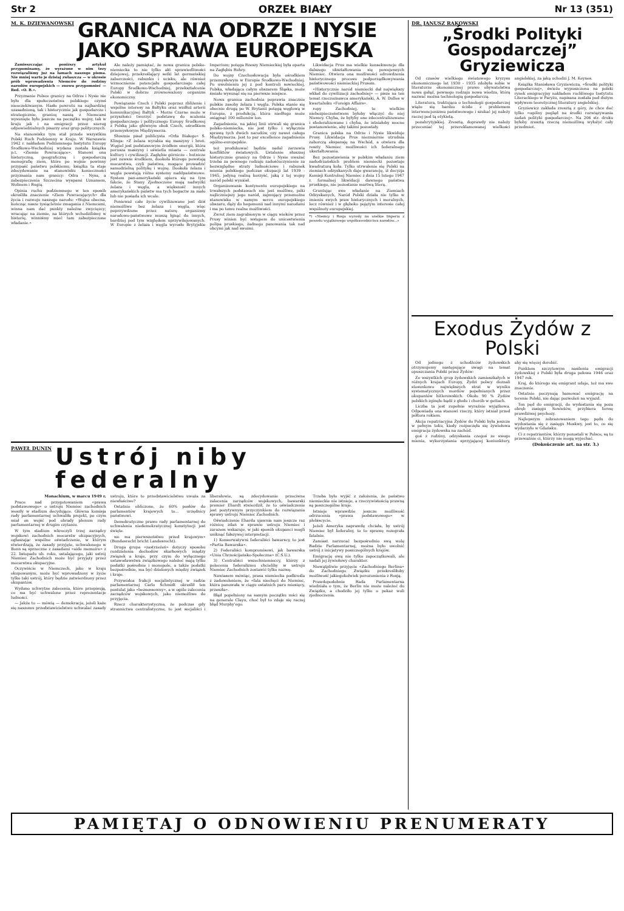Str 2 ORZEŁ BIAŁY Nr 13 (351)
M. K. DZIEWANOWSKI
GRANICA NA ODRZE I NYSIE JAKO SPRAWA EUROPEJSKA
Zamieszczając poniższy artykuł przypominamy, że wyrażone w nim tezy rozwiązaliśmy już na łamach naszego pisma. Nie mniej warto je dzisiaj zwłaszcza — w okresie prób wprowadzenia Niemców do rodziny narodów europejskich — znowu przypomnieć — Red. «O. B.».
Przyznanie Polsce granicy na Odrze i Nysie nie było dla społeczeństwa polskiego czymś nieoczekiwanym. Hasło powrotu na najbardziej uzasadnioną, tak i historycznie jak gospodarczo i strategicznie, granicę naszą z Niemcami wysunięte było jeszcze na początku wojny, tak w kraju jak i na emigracji przez szereg odpowiedzialnych pisarzy oraz grup politycznych.
Na stanowisku tym stał przede wszystkim Polski Ruch Podziemny w Kraju. W Warszawie 1942 r. nakładem Podziemnego Instytutu Europy Środkowo-Wschodniej wydana została książka p.t. «Ziemie Powracające». Stanowi ona historyczną, geograficzną i gospodarczą monografię ziem, które po wojnie powinny przypaść państwu polskiemu; książka ta staje zdecydowanie na stanowisku konieczności przyznania nam granicy: Odra – Nysa, a zabezpieczenia Szczecina wyspami Uznamem, Wolinem i Rugią.
Opinia ruchu podziemnego w ten sposób określiła znaczenie «Ziem Powracających» dla życia i rozwoju naszego narodu: «Wojna obecna, kończąc nasze tysiącletnie zmagania z Niemcami, winna nam dać punkty należne zwycięzcy; wracając na ziemie, na których wchodziliśmy w historię, winniśmy mieć tam zabezpieczone władanie.»
Ale należy pamiętać, że nowa granica polsko-niemiecka to nie tylko akt sprawiedliwości dziejowej, przekreślający setki lat germańskiej zaborczości, rabunku i ucisku, ale również wzmocnienie potencjału gospodarczego całej Europy Środkowo-Wschodniej, przekształcenie Polski w dobrze zrównoważony organizm ekonomiczny.
Powiązanie Czech i Polski poprzez zbliżenie i wspólne interesy na Bałtyku oraz wzdłuż arterii komunikacyjnej Bałtyk – Morze Czarne może w przyszłości tworzyć podstawę do scalenia gospodarczego i politycznego Europy Środkowej z Polską jako głównym obok Czech, ośrodkiem przemysłowym Międzymorza.
Słusznie pisał publicysta «Orła Białego» S. Klinga: «Z żelaza wyrabia się maszyny i broń. Węgiel jest podstawowym źródłem energii, która porusza maszyny i oświetla miasta — centrale kultury i cywilizacji. Zagłębie górnicze – hutnicze jest zawsze środkiem, dookoła którego powstają mocarstwa, czyli państwa, mogące prowadzić samodzielną politykę i wojnę. Dookoła żelaza i węgla powstają różne systemy naddpaństwowe. System pan-amerykański opiera się na tym fakcie, że Stany Zjednoczone mają nadwyżki żelaza i węgla, a większość innych amerykańskich państw ma tych bogactw za mało lub nie posiada ich wcale.
Ponieważ całe życie cywilizowane jest dziś niemożliwe bez żelaza i węgla, więc poprzywdzone przez naturę organizmy narodowo-państwowe muszą łgnąć do innych, bardziej pod tym względem uprzywilejowanych. W Europie z żelaza i węgla wyrosło Brytyjskie Imperium; potęga Rzeszy Niemieckiej była oparta na Zagłębiu Ruhry.
Do wojny Czechosłowacja była ośrodkiem przemysłowym w Europie Środkowo-Wschodniej. Po uwolnieniu jej z pod kontroli sowieckiej, Polska, władająca całym obszarem Śląska, może śmiało wysunąć się na pierwsze miejsce.
Nowa granica zachodnia poprawia znacznie polskie zasoby żelaza i węgla. Polska stanie się obecnie drugą po W. Brytanii potęgą węglową w Europie, z produkcją, która niedługo może osiągnąć 100 milionów ton.
Zagadnienie, na jakiej linii utrwali się granica polsko-niemiecka, nie jest tylko i wyłącznie sprawą tych dwóch narodów, czy nawet całego Międzymorza. Jest to par excellence zagadnienie ogólno-europejskie.
też produkować będzie nadal zarzewia konfliktów światowych. Ustalenie słusznej historycznie granicy na Odrze i Nysie uważać trzeba za pewnego rodzaju zadośćuczynienie za bezwzględne straty ludnościowe i rabunek mienia polskiego podczas okupacji lat 1939 - 1945, jedyną realną korzyść, jaką z tej wojny naród polski wyniósł.
Organizowanie kontynentu europejskiego na trwałszych podstawach nie jest możliwe, póki najliczniejszy jego naród, zajmujący przemożne stanowisko w samym sercu europejskiego obszaru, dąży do hegemonii nad innymi narodami i ma po temu realne możliwości.
Zwrot ziem zagrabionym w ciągu wieków przez Prusy winien być wstępem do unicestwienia polipa pruskiego, żadnego panowania tak nad obcymi jak nad swoimi.
Likwidacja Prus ma wielkie konsekwencje dla dalszego ukształtowania się powojennych Niemiec. Otwiera ona możliwości odrowdzenia historycznego procesu podporządkowywania państwowości niemieckiej Prusom.
«Historycznie naród niemiecki dał największy wkład do cywilizacji zachodniej» — pisze na ten temat rzeczoznawca amerykański, A. W. Dulles w kwartalniku «Foreign Affairs».
ropy Zachodniej, to wielkim niebezpieczeństwem byłoby włączyć do niej Niemcy. Chyba, że byłyby one zdecentralizowane i sfederalizowane i chyba, że istniałoby mocne postanowienie, aby takimi pozostały.
Granica polska na Odrze i Nysie likwiduje Prusy. Likwidacja Prus niezmiernie utrudnia zaborczą ekspansję na Wschód, a otwiera dla reszty Niemiec możliwości ich federalnego ukształtowania.
Bez pozostawienia w polskim władaniu ziem nadodrzańskich problem niemiecki pozostaje kwadraturą koła. Tylko utrwalenie się Polski na ziemiach odzyskanych daje gwarancję, iż decyzja Komisji Kontrolnej Niemiec z dnia 15 lutego 1947 r. formalnej likwidacji dawnego państwa pruskiego, nie pozostanie martwą literą.
Gruntując swe władanie na Ziemiach Odzyskanych, Naród Polski działa nie tylko w imieniu swych praw historycznych i moralnych, lecz również i w głęboko pojętym interesie całej wspólnoty europejskiej.
*) «Niemcy i Rosja wyrosły na wielkie Imperia z powodu wyjątkowego współzawodnictwa narodów...»
PAWEŁ DUNIN
Ustrój niby federalny
Monachium, w marcu 1949 r.
Prace nad przygotowaniem «prawa podstawowego» o ustroju Niemiec zachodnich weszły w stadium decydujące. Główna komisja rady parlamentarnej uchwaliła projekt, po czym miał on wejść pod obrady plenum rady parlamentarnej w drugim czytaniu.
W tym stadium wkroczyli trzej zarządcy wojskowi zachodnich mocarstw okupacyjnych, ogłaszając wspólne oświadczenie, w którym stwierdzają, że zasady przyjęte, uchwalonego w Bonn są sprzeczne z zasadami «aide memoire» z 22. listopadu ub. roku, ustalającego, jaki ustrój Niemiec Zachodnich może być przyjęty przez mocarstwa okupacyjne.
Oczywiście w Niemczech, jako w kraju okupowanym, może być wprowadzony w życie tylko taki ustrój, który będzie zatwierdzony przez okupantów.
Wydano uchwytne zalecenia, które przepisują, co ma być uchwalone przez reprezentacje ludności.
— Jakże to — mówią — demokracja, jeżeli każe się naszemu przedstawicielstwu uchwalać zasady ustroju, które to przedstawicielstwo uważa za niewłaściwe?
Ostatnio obliczono, że 60% posłów do parlamentów krajowych to... urzędnicy państwowi.
Demokratyczne prawo rady parlamentarnej do uchwalenia niedemokratycznej konstytucji jest święte.
we ma pierwszeństwo przed krajowym» (Bundesrecht bricht Landesrecht).
Druga grupa «zastrzeżeń» dotyczy sposobu rozdzielenia dochodów skarbowych między związek a kraje, przy czym do wyłącznego ustawodawstwa związkowego należeć mają tylko podatki pośrednie i monopole, a także podatki bezpośrednie, ma być dzielonych między związek i kraje.
Przywódca frakcji socjalistycznej w radzie parlamentarnej Carlo Schmidt określił ten postulat jako «bezsensowny», a w ogóle zalecenia zarządców wojskowych, jako niemożliwe do przyjęcia.
Rzecz charakterystyczna, że podczas gdy stronnictwa centralistyczne, to jest socjaliści i liberałowie, są zdecydowanie przeciwne zalecenia zarządców wojskowych, bawarski premier Ehardt stwierdził, że to oświadczenie jest pozytywnym przyczynkiem do rozwiązania sprawy ustroju Niemiec Zachodnich.
Oświadczenie Eharda ujawnia nam jeszcze raz różnicę zdań w sprawie ustroju Niemiec i zarazem wskazuje, w jaki sposób okupanci mogli uniknąć fałszywej interpretacji.
1) Konserwatywni federaliści bawarscy, to jest «Partia Bawarska».
2) Federaliści kompromisowi, jak bawarska «Unia Chrześcijańsko-Społeczna» (C.S.U.).
3) Centraliści wszechniemieccy, którzy z polecenia federalizmu chcieliby w ustroju Niemiec Zachodnich zostawić tylko nazwę.
Nawiasem mówiąc, prasa niemiecka podkreśla z zadowoleniem, że «fala niechęci do Niemiec, która panowała w ciągu ostatnich paru miesięcy, przeszła».
Błąd popełniony na samym początku mści się na generale Clayu, choć był to zdaje się raczej błąd Murphy'ego.
Trzeba było wyjść z założenia, że państwo niemieckie nie istnieje, a rzeczywistością prawną są poszczególne kraje.
Istnieje wprawdzie jeszcze możliwość odrzucenia «prawa podstawowego» w plebiscycie.
Jeżeli Ameryka naprawdę chciała, by ustrój Niemiec był federalny, to to sprawę rozegrała fatalnie.
Zamiast narzucać bezpośrednio swą wolę Radzie Parlamentarnej, można było uwolnić ustrój z inicjatywy poszczególnych krajów.
Emigrację ową nie tylko zapoczątkowali, ale nadali jej żywiołowy charakter.
Niewątpliwie przyjęcie «Zachodniego Berlina» do Zachodniego Związku przekreśliłoby możliwość jakiegokolwiek porozumienia z Rosją.
Prawdopodobnie Rada Parlamentarna wiedziała o tym, że Berlin nie może należeć do Związku, a chodziło jej tylko o pokaz woli zjednoczenia.
DR. JANUSZ RAKOWSKI
„Środki Polityki Gospodarczej” Gryziewicza
Od czasów wielkiego światowego kryzysu ekonomicznego lat 1930 - 1935 zdobyła sobie w literaturze ekonomicznej prawo obywatelstwa nowa gałąź, pewnego rodzaju nowa wiedza, którą nazwać można technologią gospodarczą.
Literatura, traktująca o technologii gospodarczej wiąże się bardzo ściśle z problemem interwencjonizmu państwowego i szukać jej należy raczej pod tą etykietą.
pozahrytyjskiej. Zresztą, doprawdy nie należy przeceniać tej przereklamowanej wielkości angielskiej, za jaką uchodzi J. M. Keynes.
Książka Stanisława Gryziewicza, «Środki polityki gospodarczej», świeżo wypuszczona na polski rynek emigracyjny nakładem ruchliwego Instytutu Literackiego w Paryżu, napisana została pod dużym wpływem teoretycznej literatury angielskiej.
Gryziewicz zakłada zresztą z góry, że chce dać tylko «ogólny pogląd na środki rozwiązywania zadań polityki gospodarczej». Na 206 str. druku byłoby zresztą rzeczą niemożliwą wyłożyć cały przedmiot.
Exodus Żydów z Polski
Od jednego z uchodźców żydowskich otrzymujemy następujące uwagi na temat opuszczania Polski przez Żydów:
Ze wszystkich grup żydowskich zamieszkałych w różnych krajach Europy, Żydzi polscy doznali stosunkowo największych strat w wyniku systematycznych mordów popełnianych przez okupantów hitlerowskich. Około 90 % Żydów polskich zginęło bądź z głodu i chorób w gettach.
Liczba ta jest zupełnie wyraźnie wyjątkowa. Odpowiada ona stanowi rzeczy, który istniał przed półtora rokiem.
Akcja repatriacyjna Żydów do Polski była jeszcze w pełnym toku, kiedy rozpoczęła się żywiołowa emigracja żydowska na zachód.
goś z rodziny, odzyskania czegoś ze swego mienia, wykorzystania sprzyjającej koniunktury, aby się więcej dorobić.
Punktem szczytowym nasilenia emigracji żydowskiej z Polski była druga połowa 1946 oraz 1947 rok.
Kraj, do którego się emigrant udaje, też ma swe znaczenie.
Ostatnio poczynają hamować emigrację na terenie Polski, nie dając pozwoleń na wyjazd.
Ten pęd do emigracji, do wydostania się poza obręb zasięgu Sowietów, przybiera formę prawdziwej psychozy.
Najlepszym zobrazowaniem tego pędu do wydostania się z zasięgu Moskwy, jest to, co się wydarzyło w Gdańsku.
Ci z repatriantów, którzy pozostali w Polsce, są to przeważnie ci, którzy nie mogą wyjechać.
(Dokończenie art. na str. 3.)
PAMIĘTAJ O ODNOWIENIU PRENUMERATY